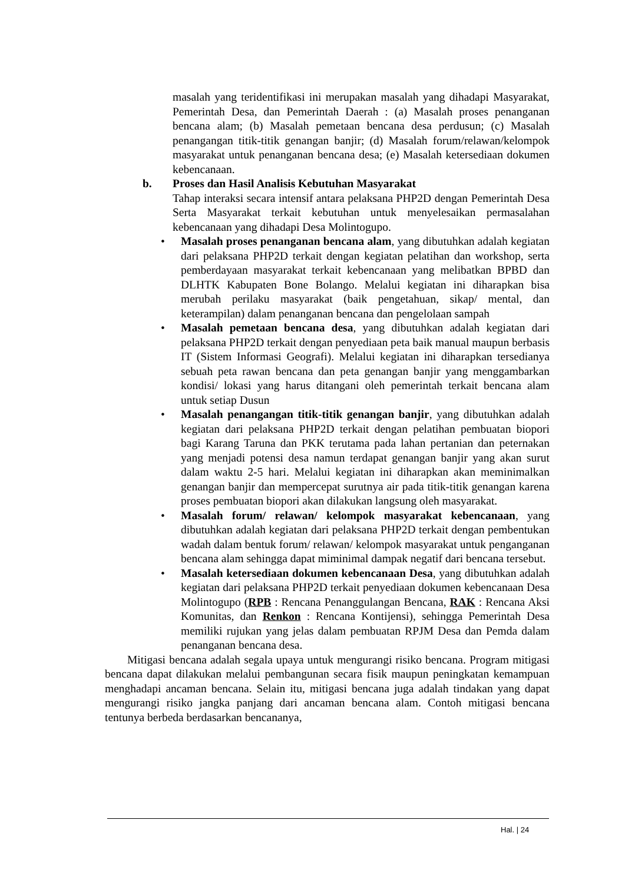masalah yang teridentifikasi ini merupakan masalah yang dihadapi Masyarakat, Pemerintah Desa, dan Pemerintah Daerah : (a) Masalah proses penanganan bencana alam; (b) Masalah pemetaan bencana desa perdusun; (c) Masalah penangangan titik-titik genangan banjir; (d) Masalah forum/relawan/kelompok masyarakat untuk penanganan bencana desa; (e) Masalah ketersediaan dokumen kebencanaan.
b. Proses dan Hasil Analisis Kebutuhan Masyarakat
Tahap interaksi secara intensif antara pelaksana PHP2D dengan Pemerintah Desa Serta Masyarakat terkait kebutuhan untuk menyelesaikan permasalahan kebencanaan yang dihadapi Desa Molintogupo.
• Masalah proses penanganan bencana alam, yang dibutuhkan adalah kegiatan dari pelaksana PHP2D terkait dengan kegiatan pelatihan dan workshop, serta pemberdayaan masyarakat terkait kebencanaan yang melibatkan BPBD dan DLHTK Kabupaten Bone Bolango. Melalui kegiatan ini diharapkan bisa merubah perilaku masyarakat (baik pengetahuan, sikap/ mental, dan keterampilan) dalam penanganan bencana dan pengelolaan sampah
• Masalah pemetaan bencana desa, yang dibutuhkan adalah kegiatan dari pelaksana PHP2D terkait dengan penyediaan peta baik manual maupun berbasis IT (Sistem Informasi Geografi). Melalui kegiatan ini diharapkan tersedianya sebuah peta rawan bencana dan peta genangan banjir yang menggambarkan kondisi/ lokasi yang harus ditangani oleh pemerintah terkait bencana alam untuk setiap Dusun
• Masalah penangangan titik-titik genangan banjir, yang dibutuhkan adalah kegiatan dari pelaksana PHP2D terkait dengan pelatihan pembuatan biopori bagi Karang Taruna dan PKK terutama pada lahan pertanian dan peternakan yang menjadi potensi desa namun terdapat genangan banjir yang akan surut dalam waktu 2-5 hari. Melalui kegiatan ini diharapkan akan meminimalkan genangan banjir dan mempercepat surutnya air pada titik-titik genangan karena proses pembuatan biopori akan dilakukan langsung oleh masyarakat.
• Masalah forum/ relawan/ kelompok masyarakat kebencanaan, yang dibutuhkan adalah kegiatan dari pelaksana PHP2D terkait dengan pembentukan wadah dalam bentuk forum/ relawan/ kelompok masyarakat untuk penganganan bencana alam sehingga dapat miminimal dampak negatif dari bencana tersebut.
• Masalah ketersediaan dokumen kebencanaan Desa, yang dibutuhkan adalah kegiatan dari pelaksana PHP2D terkait penyediaan dokumen kebencanaan Desa Molintogupo (RPB : Rencana Penanggulangan Bencana, RAK : Rencana Aksi Komunitas, dan Renkon : Rencana Kontijensi), sehingga Pemerintah Desa memiliki rujukan yang jelas dalam pembuatan RPJM Desa dan Pemda dalam penanganan bencana desa.
Mitigasi bencana adalah segala upaya untuk mengurangi risiko bencana. Program mitigasi bencana dapat dilakukan melalui pembangunan secara fisik maupun peningkatan kemampuan menghadapi ancaman bencana. Selain itu, mitigasi bencana juga adalah tindakan yang dapat mengurangi risiko jangka panjang dari ancaman bencana alam. Contoh mitigasi bencana tentunya berbeda berdasarkan bencananya,
Hal. | 24